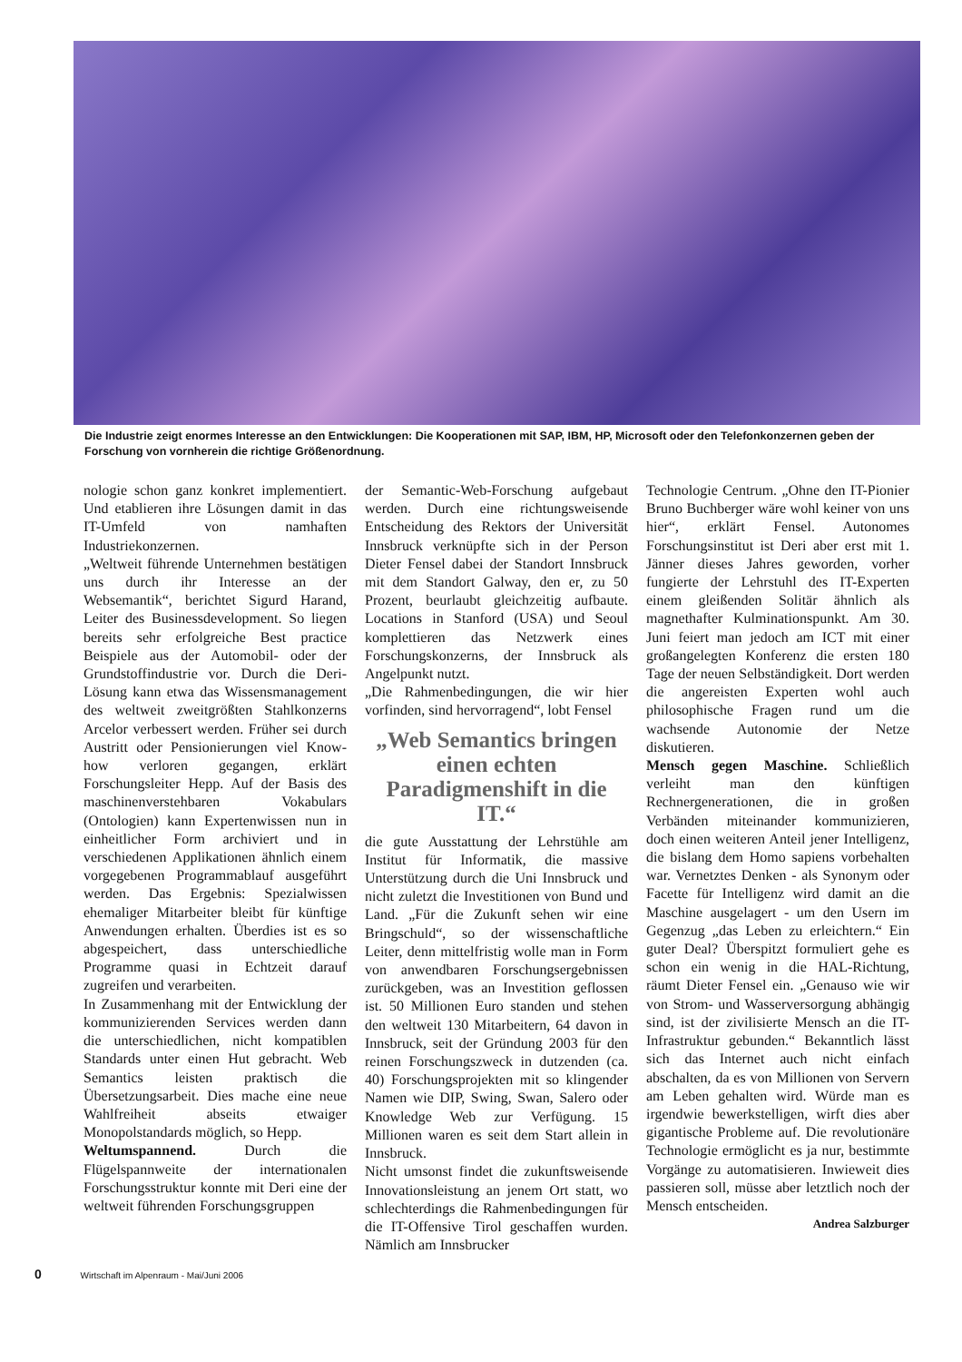Die Industrie zeigt enormes Interesse an den Entwicklungen: Die Kooperationen mit SAP, IBM, HP, Microsoft oder den Telefonkonzernen geben der Forschung von vornherein die richtige Größenordnung.
nologie schon ganz konkret implementiert. Und etablieren ihre Lösungen damit in das IT-Umfeld von namhaften Industriekonzernen.
„Weltweit führende Unternehmen bestätigen uns durch ihr Interesse an der Websemantik“, berichtet Sigurd Harand, Leiter des Businessdevelopment. So liegen bereits sehr erfolgreiche Best practice Beispiele aus der Automobil- oder der Grundstoffindustrie vor. Durch die Deri-Lösung kann etwa das Wissensmanagement des weltweit zweitgrößten Stahlkonzerns Arcelor verbessert werden. Früher sei durch Austritt oder Pensionierungen viel Know-how verloren gegangen, erklärt Forschungsleiter Hepp. Auf der Basis des maschinenverstehbaren Vokabulars (Ontologien) kann Expertenwissen nun in einheitlicher Form archiviert und in verschiedenen Applikationen ähnlich einem vorgegebenen Programmablauf ausgeführt werden. Das Ergebnis: Spezialwissen ehemaliger Mitarbeiter bleibt für künftige Anwendungen erhalten. Überdies ist es so abgespeichert, dass unterschiedliche Programme quasi in Echtzeit darauf zugreifen und verarbeiten.
In Zusammenhang mit der Entwicklung der kommunizierenden Services werden dann die unterschiedlichen, nicht kompatiblen Standards unter einen Hut gebracht. Web Semantics leisten praktisch die Übersetzungsarbeit. Dies mache eine neue Wahlfreiheit abseits etwaiger Monopolstandards möglich, so Hepp.
Weltumspannend. Durch die Flügelspannweite der internationalen Forschungsstruktur konnte mit Deri eine der weltweit führenden Forschungsgruppen
der Semantic-Web-Forschung aufgebaut werden. Durch eine richtungsweisende Entscheidung des Rektors der Universität Innsbruck verknüpfte sich in der Person Dieter Fensel dabei der Standort Innsbruck mit dem Standort Galway, den er, zu 50 Prozent, beurlaubt gleichzeitig aufbaute. Locations in Stanford (USA) und Seoul komplettieren das Netzwerk eines Forschungskonzerns, der Innsbruck als Angelpunkt nutzt.
„Die Rahmenbedingungen, die wir hier vorfinden, sind hervorragend“, lobt Fensel
„Web Semantics bringen einen echten Paradigmenshift in die IT.“
die gute Ausstattung der Lehrstühle am Institut für Informatik, die massive Unterstützung durch die Uni Innsbruck und nicht zuletzt die Investitionen von Bund und Land. „Für die Zukunft sehen wir eine Bringschuld“, so der wissenschaftliche Leiter, denn mittelfristig wolle man in Form von anwendbaren Forschungsergebnissen zurückgeben, was an Investition geflossen ist. 50 Millionen Euro standen und stehen den weltweit 130 Mitarbeitern, 64 davon in Innsbruck, seit der Gründung 2003 für den reinen Forschungszweck in dutzenden (ca. 40) Forschungsprojekten mit so klingender Namen wie DIP, Swing, Swan, Salero oder Knowledge Web zur Verfügung. 15 Millionen waren es seit dem Start allein in Innsbruck.
Nicht umsonst findet die zukunftsweisende Innovationsleistung an jenem Ort statt, wo schlechterdings die Rahmenbedingungen für die IT-Offensive Tirol geschaffen wurden. Nämlich am Innsbrucker
Technologie Centrum. „Ohne den IT-Pionier Bruno Buchberger wäre wohl keiner von uns hier“, erklärt Fensel. Autonomes Forschungsinstitut ist Deri aber erst mit 1. Jänner dieses Jahres geworden, vorher fungierte der Lehrstuhl des IT-Experten einem gleißenden Solitär ähnlich als magnethafter Kulminationspunkt. Am 30. Juni feiert man jedoch am ICT mit einer großangelegten Konferenz die ersten 180 Tage der neuen Selbständigkeit. Dort werden die angereisten Experten wohl auch philosophische Fragen rund um die wachsende Autonomie der Netze diskutieren.
Mensch gegen Maschine. Schließlich verleiht man den künftigen Rechnergenerationen, die in großen Verbänden miteinander kommunizieren, doch einen weiteren Anteil jener Intelligenz, die bislang dem Homo sapiens vorbehalten war. Vernetztes Denken - als Synonym oder Facette für Intelligenz wird damit an die Maschine ausgelagert - um den Usern im Gegenzug „das Leben zu erleichtern.“ Ein guter Deal? Überspitzt formuliert gehe es schon ein wenig in die HAL-Richtung, räumt Dieter Fensel ein. „Genauso wie wir von Strom- und Wasserversorgung abhängig sind, ist der zivilisierte Mensch an die IT-Infrastruktur gebunden.“ Bekanntlich lässt sich das Internet auch nicht einfach abschalten, da es von Millionen von Servern am Leben gehalten wird. Würde man es irgendwie bewerkstelligen, wirft dies aber gigantische Probleme auf. Die revolutionäre Technologie ermöglicht es ja nur, bestimmte Vorgänge zu automatisieren. Inwieweit dies passieren soll, müsse aber letztlich noch der Mensch entscheiden.
Andrea Salzburger
0 Wirtschaft im Alpenraum - Mai/Juni 2006